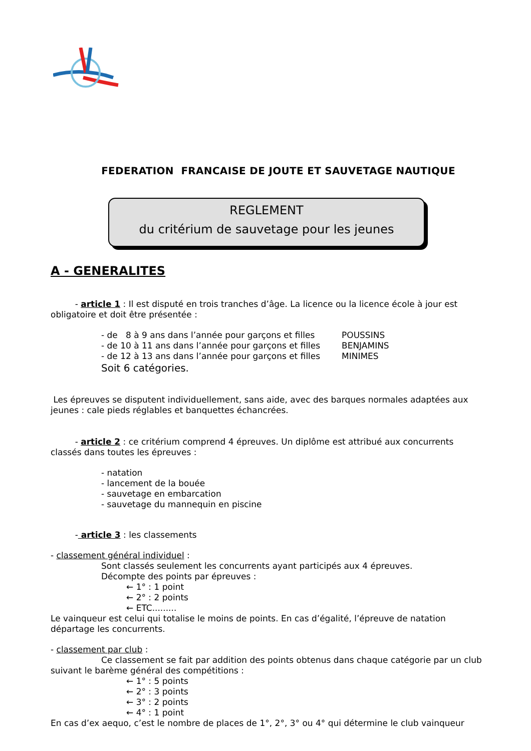FEDERATION FRANCAISE DE JOUTE ET SAUVETAGE NAUTIQUE
REGLEMENT
du critérium de sauvetage pour les jeunes
A - GENERALITES
- article 1 : Il est disputé en trois tranches d’âge. La licence ou la licence école à jour est obligatoire et doit être présentée :
- de 8 à 9 ans dans l’année pour garçons et filles POUSSINS
- de 10 à 11 ans dans l’année pour garçons et filles BENJAMINS
- de 12 à 13 ans dans l’année pour garçons et filles MINIMES
Soit 6 catégories.
Les épreuves se disputent individuellement, sans aide, avec des barques normales adaptées aux jeunes : cale pieds réglables et banquettes échancrées.
- article 2 : ce critérium comprend 4 épreuves. Un diplôme est attribué aux concurrents classés dans toutes les épreuves :
- natation
- lancement de la bouée
- sauvetage en embarcation
- sauvetage du mannequin en piscine
- article 3 : les classements
- classement général individuel :
Sont classés seulement les concurrents ayant participés aux 4 épreuves.
Décompte des points par épreuves :
← 1° : 1 point
← 2° : 2 points
← ETC.........
Le vainqueur est celui qui totalise le moins de points. En cas d’égalité, l’épreuve de natation départage les concurrents.
- classement par club :
Ce classement se fait par addition des points obtenus dans chaque catégorie par un club suivant le barème général des compétitions :
← 1° : 5 points
← 2° : 3 points
← 3° : 2 points
← 4° : 1 point
En cas d’ex aequo, c’est le nombre de places de 1°, 2°, 3° ou 4° qui détermine le club vainqueur